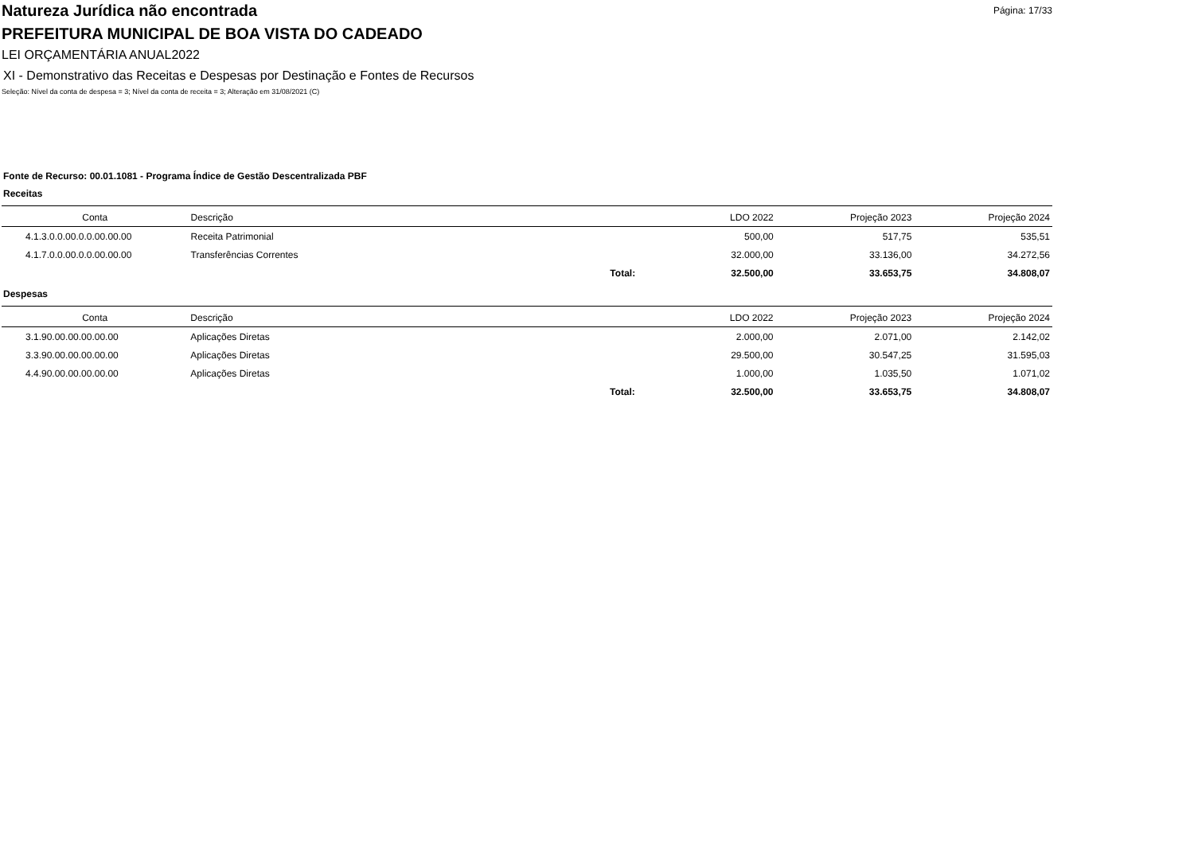Página: 17/33
Natureza Jurídica não encontrada
PREFEITURA MUNICIPAL DE BOA VISTA DO CADEADO
LEI ORÇAMENTÁRIA ANUAL2022
XI - Demonstrativo das Receitas e Despesas por Destinação e Fontes de Recursos
Seleção: Nível da conta de despesa = 3; Nível da conta de receita = 3; Alteração em 31/08/2021 (C)
Fonte de Recurso: 00.01.1081 - Programa Índice de Gestão Descentralizada PBF
Receitas
| Conta | Descrição | | LDO 2022 | Projeção 2023 | Projeção 2024 |
| --- | --- | --- | --- | --- | --- |
| 4.1.3.0.0.00.0.0.00.00.00 | Receita Patrimonial | | 500,00 | 517,75 | 535,51 |
| 4.1.7.0.0.00.0.0.00.00.00 | Transferências Correntes | | 32.000,00 | 33.136,00 | 34.272,56 |
| | | Total: | 32.500,00 | 33.653,75 | 34.808,07 |
Despesas
| Conta | Descrição | | LDO 2022 | Projeção 2023 | Projeção 2024 |
| --- | --- | --- | --- | --- | --- |
| 3.1.90.00.00.00.00.00 | Aplicações Diretas | | 2.000,00 | 2.071,00 | 2.142,02 |
| 3.3.90.00.00.00.00.00 | Aplicações Diretas | | 29.500,00 | 30.547,25 | 31.595,03 |
| 4.4.90.00.00.00.00.00 | Aplicações Diretas | | 1.000,00 | 1.035,50 | 1.071,02 |
| | | Total: | 32.500,00 | 33.653,75 | 34.808,07 |